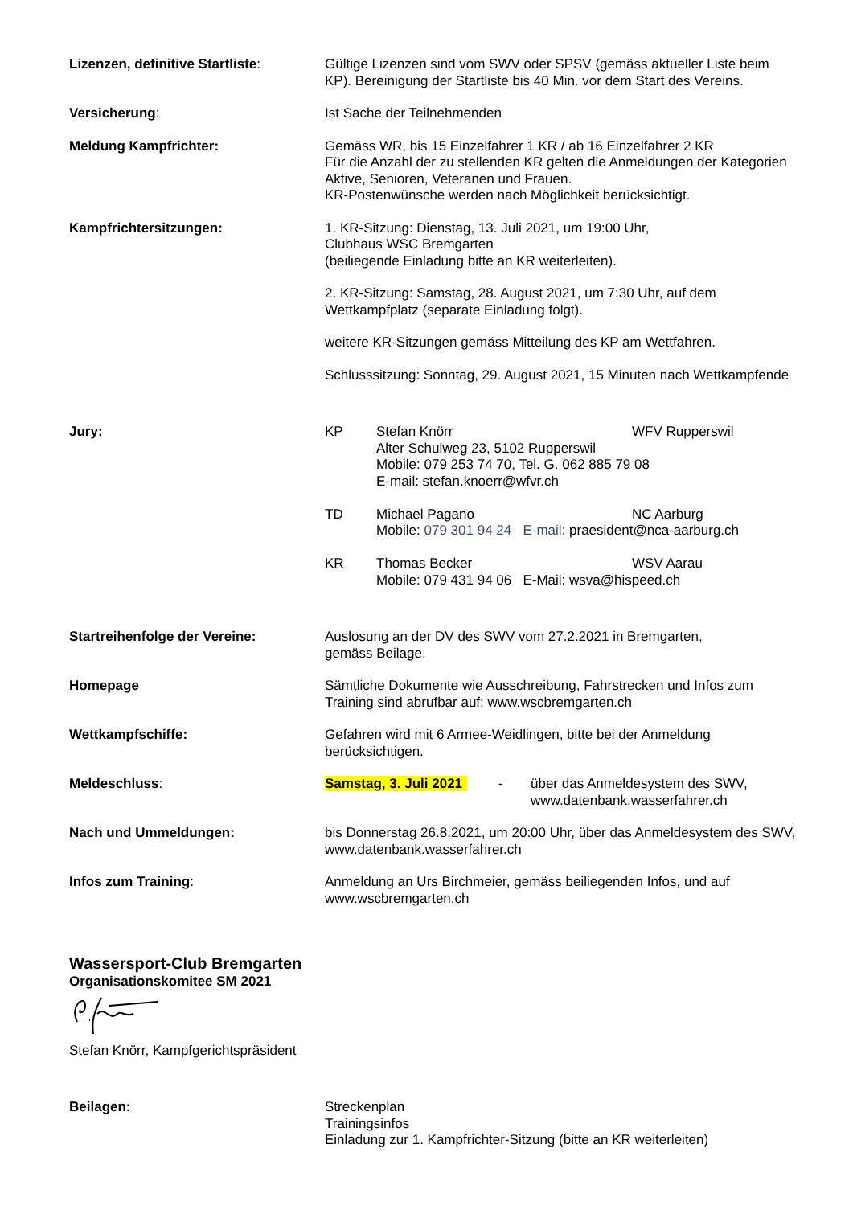Lizenzen, definitive Startliste:
Gültige Lizenzen sind vom SWV oder SPSV (gemäss aktueller Liste beim KP). Bereinigung der Startliste bis 40 Min. vor dem Start des Vereins.
Versicherung: Ist Sache der Teilnehmenden
Meldung Kampfrichter: Gemäss WR, bis 15 Einzelfahrer 1 KR / ab 16 Einzelfahrer 2 KR
Für die Anzahl der zu stellenden KR gelten die Anmeldungen der Kategorien Aktive, Senioren, Veteranen und Frauen.
KR-Postenwünsche werden nach Möglichkeit berücksichtigt.
Kampfrichtersitzungen: 1. KR-Sitzung: Dienstag, 13. Juli 2021, um 19:00 Uhr,
Clubhaus WSC Bremgarten
(beiliegende Einladung bitte an KR weiterleiten).
2. KR-Sitzung: Samstag, 28. August 2021, um 7:30 Uhr, auf dem Wettkampfplatz (separate Einladung folgt).
weitere KR-Sitzungen gemäss Mitteilung des KP am Wettfahren.
Schlusssitzung: Sonntag, 29. August 2021, 15 Minuten nach Wettkampfende
Jury: KP Stefan Knörr WFV Rupperswil
Alter Schulweg 23, 5102 Rupperswil
Mobile: 079 253 74 70, Tel. G. 062 885 79 08
E-mail: stefan.knoerr@wfvr.ch
TD Michael Pagano NC Aarburg
Mobile: 079 301 94 24 E-mail: praesident@nca-aarburg.ch
KR Thomas Becker WSV Aarau
Mobile: 079 431 94 06 E-Mail: wsva@hispeed.ch
Startreihenfolge der Vereine: Auslosung an der DV des SWV vom 27.2.2021 in Bremgarten,
gemäss Beilage.
Homepage Sämtliche Dokumente wie Ausschreibung, Fahrstrecken und Infos zum Training sind abrufbar auf: www.wscbremgarten.ch
Wettkampfschiffe: Gefahren wird mit 6 Armee-Weidlingen, bitte bei der Anmeldung berücksichtigen.
Meldeschluss: Samstag, 3. Juli 2021 - über das Anmeldesystem des SWV,
www.datenbank.wasserfahrer.ch
Nach und Ummeldungen: bis Donnerstag 26.8.2021, um 20:00 Uhr, über das Anmeldesystem des SWV, www.datenbank.wasserfahrer.ch
Infos zum Training: Anmeldung an Urs Birchmeier, gemäss beiliegenden Infos, und auf www.wscbremgarten.ch
Wassersport-Club Bremgarten
Organisationskomitee SM 2021
Stefan Knörr, Kampfgerichtspräsident
Beilagen: Streckenplan
Trainingsinfos
Einladung zur 1. Kampfrichter-Sitzung (bitte an KR weiterleiten)